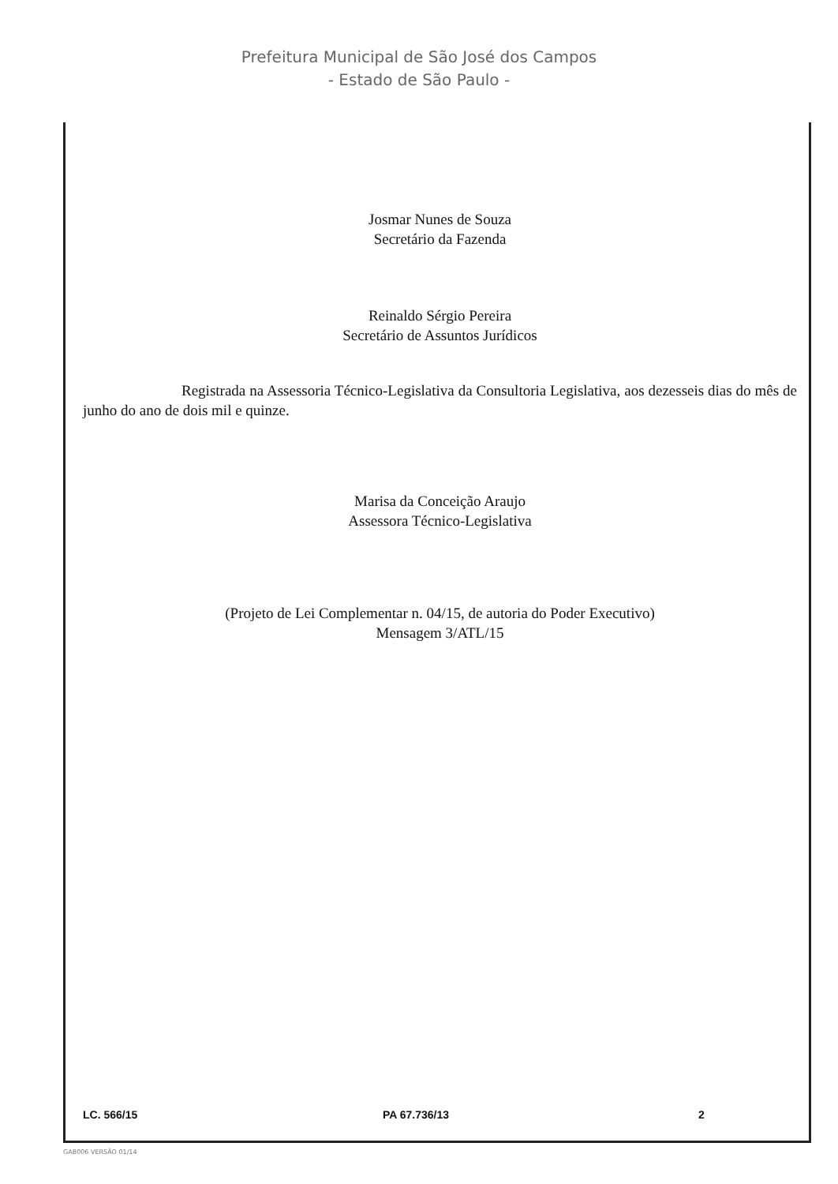Prefeitura Municipal de São José dos Campos
- Estado de São Paulo -
Josmar Nunes de Souza
Secretário da Fazenda
Reinaldo Sérgio Pereira
Secretário de Assuntos Jurídicos
Registrada na Assessoria Técnico-Legislativa da Consultoria Legislativa, aos dezesseis dias do mês de junho do ano de dois mil e quinze.
Marisa da Conceição Araujo
Assessora Técnico-Legislativa
(Projeto de Lei Complementar n. 04/15, de autoria do Poder Executivo)
Mensagem 3/ATL/15
LC. 566/15 PA 67.736/13 2
GAB006 VERSÃO 01/14